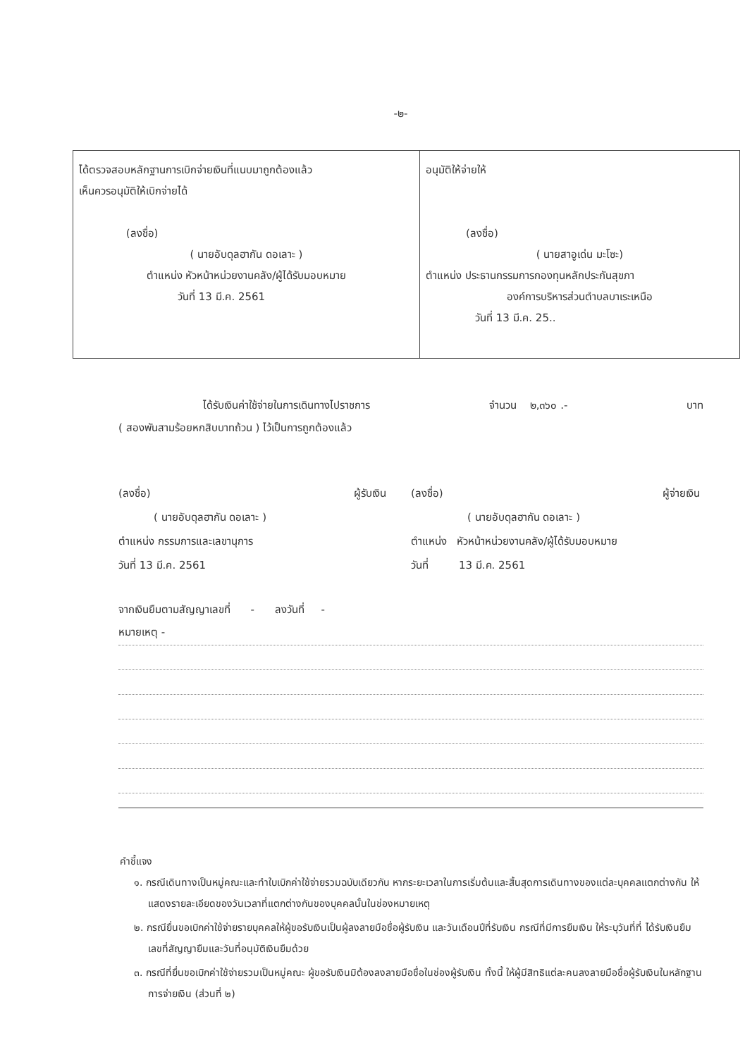-๒-
| ได้ตรวจสอบหลักฐานการเบิกจ่ายเงินที่แนบมาถูกต้องแล้ว เห็นควรอนุมัติให้เบิกจ่ายได้ (ลงชื่อ) ( นายอับดุลฮากัน ดอเลาะ ) ตำแหน่ง หัวหน้าหน่วยงานคลัง/ผู้ได้รับมอบหมาย วันที่ 13 มี.ค. 2561 | อนุมัติให้จ่ายให้ (ลงชื่อ) ( นายสาอูเด่น มะโซะ) ตำแหน่ง ประธานกรรมการกองทุนหลักประกันสุขภา องค์การบริหารส่วนตำบลบาเระเหนือ วันที่ 13 มี.ค. 25.. |
ได้รับเงินค่าใช้จ่ายในการเดินทางไปราชการ จำนวน ๒,๓๖๐ .- บาท
( สองพันสามร้อยหกสิบบาทถ้วน ) ไว้เป็นการถูกต้องแล้ว
(ลงชื่อ) ผู้รับเงิน
( นายอับดุลฮากัน ดอเลาะ )
ตำแหน่ง กรรมการและเลขานุการ
วันที่ 13 มี.ค. 2561
(ลงชื่อ) ผู้จ่ายเงิน
( นายอับดุลฮากัน ดอเลาะ )
ตำแหน่ง หัวหน้าหน่วยงานคลัง/ผู้ได้รับมอบหมาย
วันที่ 13 มี.ค. 2561
จากเงินยืมตามสัญญาเลขที่ - ลงวันที่ -
หมายเหตุ -
คำชี้แจง
๑. กรณีเดินทางเป็นหมู่คณะและทำใบเบิกค่าใช้จ่ายรวมฉบับเดียวกัน หากระยะเวลาในการเริ่มต้นและสิ้นสุดการเดินทางของแต่ละบุคคลแตกต่างกัน ให้แสดงรายละเอียดของวันเวลาที่แตกต่างกันของบุคคลนั้นในช่องหมายเหตุ
๒. กรณียื่นขอเบิกค่าใช้จ่ายรายบุคคลให้ผู้ขอรับเงินเป็นผู้ลงลายมือชื่อผู้รับเงิน และวันเดือนปีที่รับเงิน กรณีที่มีการยืมเงิน ให้ระบุวันที่ที่ ได้รับเงินยืม เลขที่สัญญายืมและวันที่อนุมัติเงินยืมด้วย
๓. กรณีที่ยื่นขอเบิกค่าใช้จ่ายรวมเป็นหมู่คณะ ผู้ขอรับเงินมิต้องลงลายมือชื่อในช่องผู้รับเงิน ทั้งนี้ ให้ผู้มีสิทธิแต่ละคนลงลายมือชื่อผู้รับเงินในหลักฐานการจ่ายเงิน (ส่วนที่ ๒)